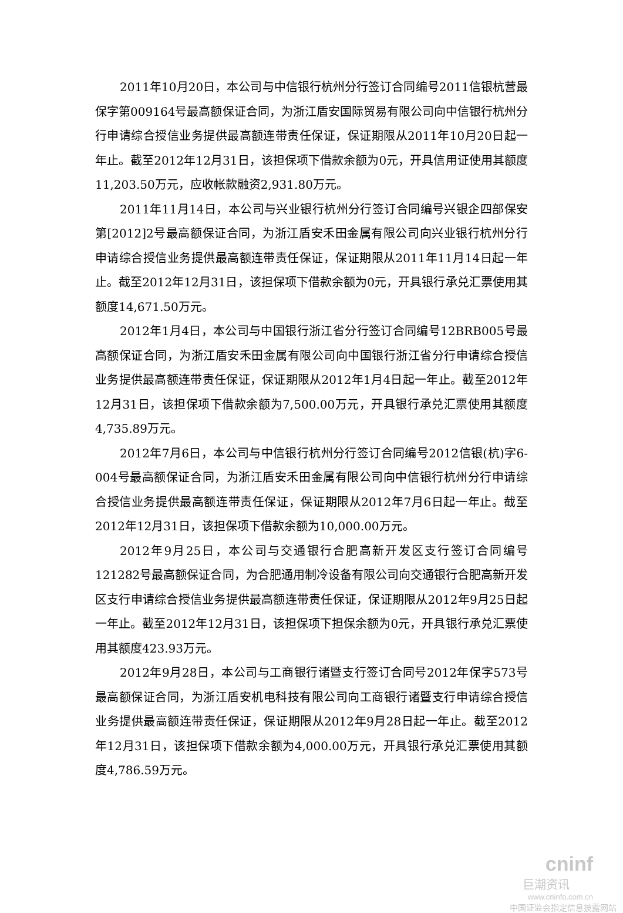2011年10月20日，本公司与中信银行杭州分行签订合同编号2011信银杭营最保字第009164号最高额保证合同，为浙江盾安国际贸易有限公司向中信银行杭州分行申请综合授信业务提供最高额连带责任保证，保证期限从2011年10月20日起一年止。截至2012年12月31日，该担保项下借款余额为0元，开具信用证使用其额度11,203.50万元，应收帐款融资2,931.80万元。
2011年11月14日，本公司与兴业银行杭州分行签订合同编号兴银企四部保安第[2012]2号最高额保证合同，为浙江盾安禾田金属有限公司向兴业银行杭州分行申请综合授信业务提供最高额连带责任保证，保证期限从2011年11月14日起一年止。截至2012年12月31日，该担保项下借款余额为0元，开具银行承兑汇票使用其额度14,671.50万元。
2012年1月4日，本公司与中国银行浙江省分行签订合同编号12BRB005号最高额保证合同，为浙江盾安禾田金属有限公司向中国银行浙江省分行申请综合授信业务提供最高额连带责任保证，保证期限从2012年1月4日起一年止。截至2012年12月31日，该担保项下借款余额为7,500.00万元，开具银行承兑汇票使用其额度4,735.89万元。
2012年7月6日，本公司与中信银行杭州分行签订合同编号2012信银(杭)字6-004号最高额保证合同，为浙江盾安禾田金属有限公司向中信银行杭州分行申请综合授信业务提供最高额连带责任保证，保证期限从2012年7月6日起一年止。截至2012年12月31日，该担保项下借款余额为10,000.00万元。
2012年9月25日，本公司与交通银行合肥高新开发区支行签订合同编号121282号最高额保证合同，为合肥通用制冷设备有限公司向交通银行合肥高新开发区支行申请综合授信业务提供最高额连带责任保证，保证期限从2012年9月25日起一年止。截至2012年12月31日，该担保项下担保余额为0元，开具银行承兑汇票使用其额度423.93万元。
2012年9月28日，本公司与工商银行诸暨支行签订合同号2012年保字573号最高额保证合同，为浙江盾安机电科技有限公司向工商银行诸暨支行申请综合授信业务提供最高额连带责任保证，保证期限从2012年9月28日起一年止。截至2012年12月31日，该担保项下借款余额为4,000.00万元，开具银行承兑汇票使用其额度4,786.59万元。
cninf
巨潮资讯
www.cninfo.com.cn
中国证监会指定信息披露网站